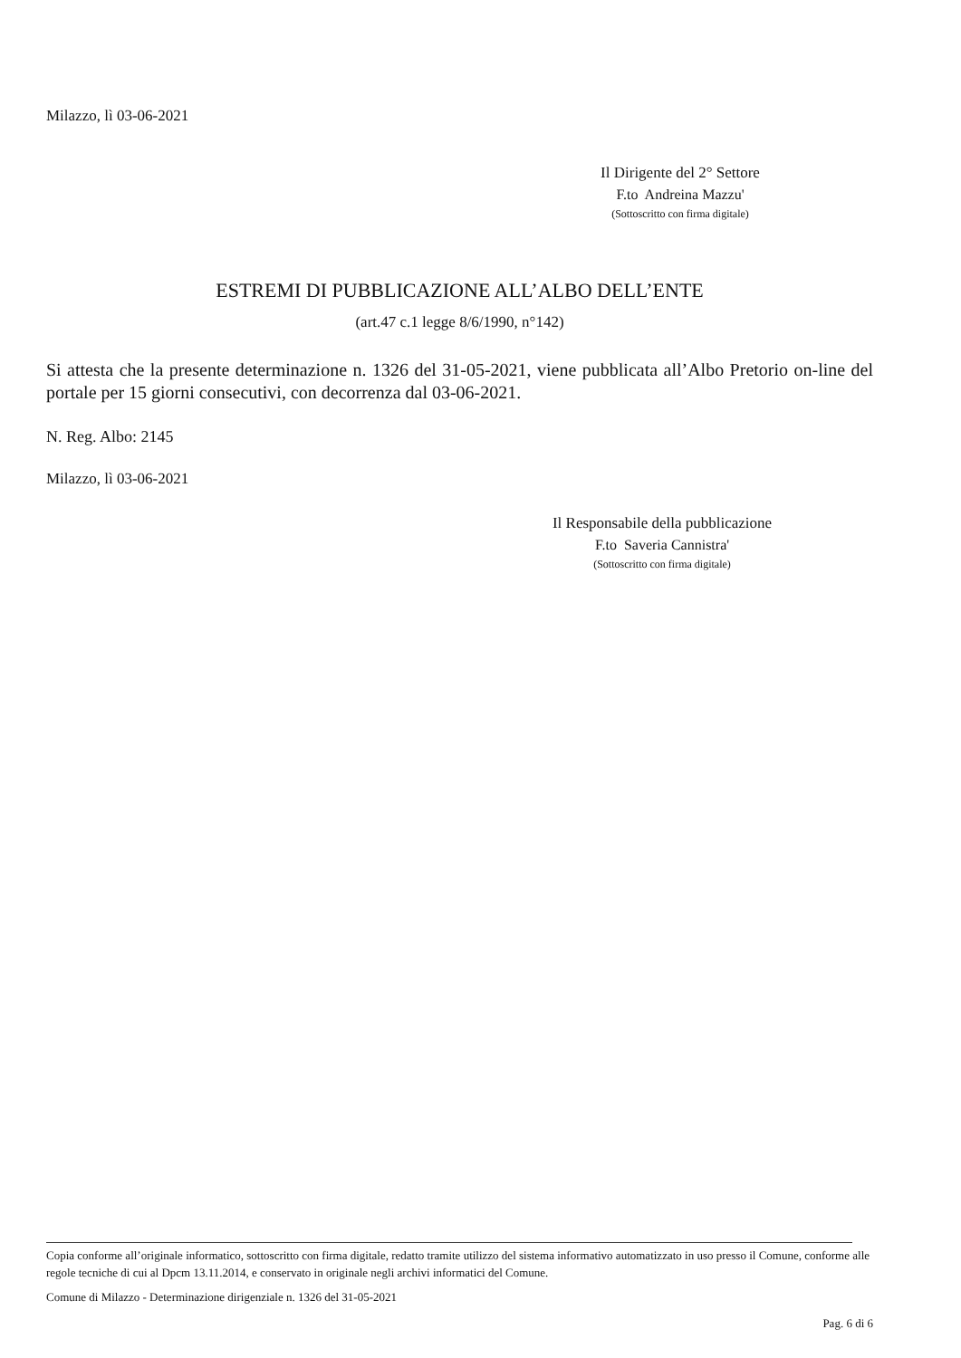Milazzo, lì 03-06-2021
Il Dirigente del 2° Settore
F.to Andreina Mazzu'
(Sottoscritto con firma digitale)
ESTREMI DI PUBBLICAZIONE ALL’ALBO DELL’ENTE
(art.47 c.1 legge 8/6/1990, n°142)
Si attesta che la presente determinazione n. 1326 del 31-05-2021, viene pubblicata all’Albo Pretorio on-line del portale per 15 giorni consecutivi, con decorrenza dal 03-06-2021.
N. Reg. Albo: 2145
Milazzo, lì 03-06-2021
Il Responsabile della pubblicazione
F.to Saveria Cannistra'
(Sottoscritto con firma digitale)
Copia conforme all’originale informatico, sottoscritto con firma digitale, redatto tramite utilizzo del sistema informativo automatizzato in uso presso il Comune, conforme alle regole tecniche di cui al Dpcm 13.11.2014, e conservato in originale negli archivi informatici del Comune.
Comune di Milazzo - Determinazione dirigenziale n. 1326 del 31-05-2021
Pag. 6 di 6